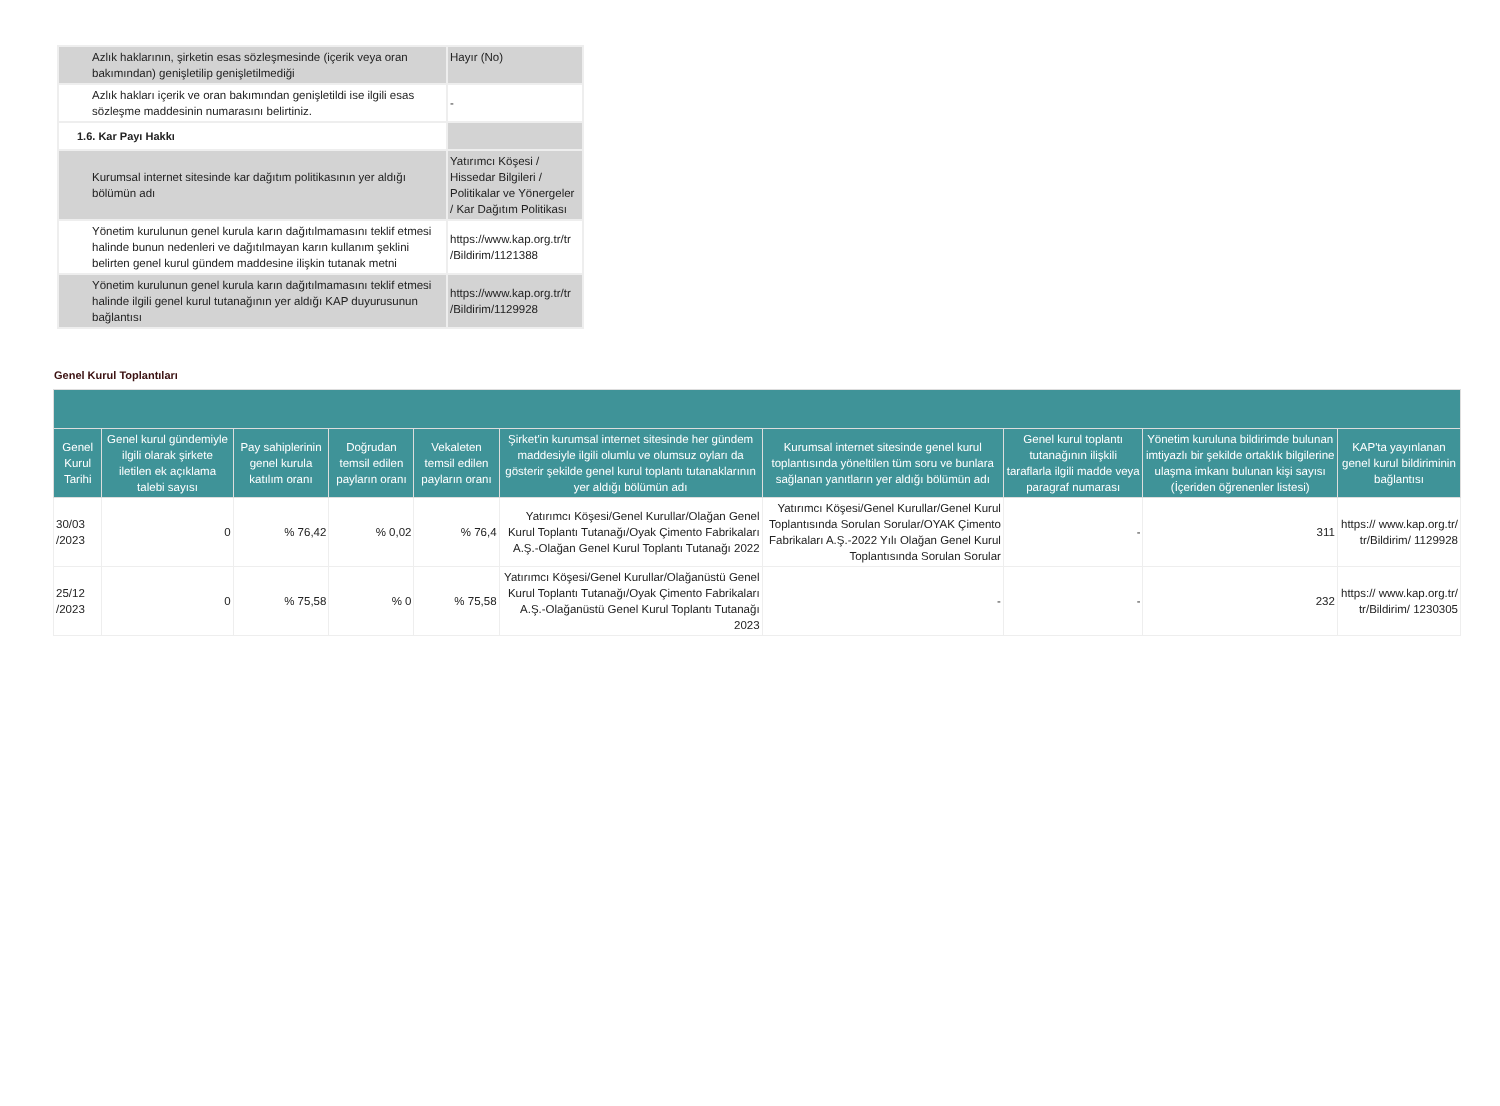| Azlık haklarının, şirketin esas sözleşmesinde (içerik veya oran bakımından) genişletilip genişletilmediği | Hayır (No) |
| Azlık hakları içerik ve oran bakımından genişletildi ise ilgili esas sözleşme maddesinin numarasını belirtiniz. | - |
| 1.6. Kar Payı Hakkı | |
| Kurumsal internet sitesinde kar dağıtım politikasının yer aldığı bölümün adı | Yatırımcı Köşesi / Hissedar Bilgileri / Politikalar ve Yönergeler / Kar Dağıtım Politikası |
| Yönetim kurulunun genel kurula karın dağıtılmamasını teklif etmesi halinde bunun nedenleri ve dağıtılmayan karın kullanım şeklini belirten genel kurul gündem maddesine ilişkin tutanak metni | https://www.kap.org.tr/tr /Bildirim/1121388 |
| Yönetim kurulunun genel kurula karın dağıtılmamasını teklif etmesi halinde ilgili genel kurul tutanağının yer aldığı KAP duyurusunun bağlantısı | https://www.kap.org.tr/tr /Bildirim/1129928 |
Genel Kurul Toplantıları
| Genel Kurul Tarihi | Genel kurul gündemiyle ilgili olarak şirkete iletilen ek açıklama talebi sayısı | Pay sahiplerinin genel kurula katılım oranı | Doğrudan temsil edilen payların oranı | Vekaleten temsil edilen payların oranı | Şirket'in kurumsal internet sitesinde her gündem maddesiyle ilgili olumlu ve olumsuz oyları da gösterir şekilde genel kurul toplantı tutanaklarının yer aldığı bölümün adı | Kurumsal internet sitesinde genel kurul toplantısında yöneltilen tüm soru ve bunlara sağlanan yanıtların yer aldığı bölümün adı | Genel kurul toplantı tutanağının ilişkili taraflarla ilgili madde veya paragraf numarası | Yönetim kuruluna bildirimde bulunan imtiyazlı bir şekilde ortaklık bilgilerine ulaşma imkanı bulunan kişi sayısı (İçeriden öğrenenler listesi) | KAP'ta yayınlanan genel kurul bildiriminin bağlantısı |
| --- | --- | --- | --- | --- | --- | --- | --- | --- | --- |
| 30/03 /2023 | 0 | % 76,42 | % 0,02 | % 76,4 | Yatırımcı Köşesi/Genel Kurullar/Olağan Genel Kurul Toplantı Tutanağı/Oyak Çimento Fabrikaları A.Ş.-Olağan Genel Kurul Toplantı Tutanağı 2022 | Yatırımcı Köşesi/Genel Kurullar/Genel Kurul Toplantısında Sorulan Sorular/OYAK Çimento Fabrikaları A.Ş.-2022 Yılı Olağan Genel Kurul Toplantısında Sorulan Sorular | - | 311 | https:// www.kap.org.tr/ tr/Bildirim/ 1129928 |
| 25/12 /2023 | 0 | % 75,58 | % 0 | % 75,58 | Yatırımcı Köşesi/Genel Kurullar/Olağanüstü Genel Kurul Toplantı Tutanağı/Oyak Çimento Fabrikaları A.Ş.-Olağanüstü Genel Kurul Toplantı Tutanağı 2023 | - | - | 232 | https:// www.kap.org.tr/ tr/Bildirim/ 1230305 |